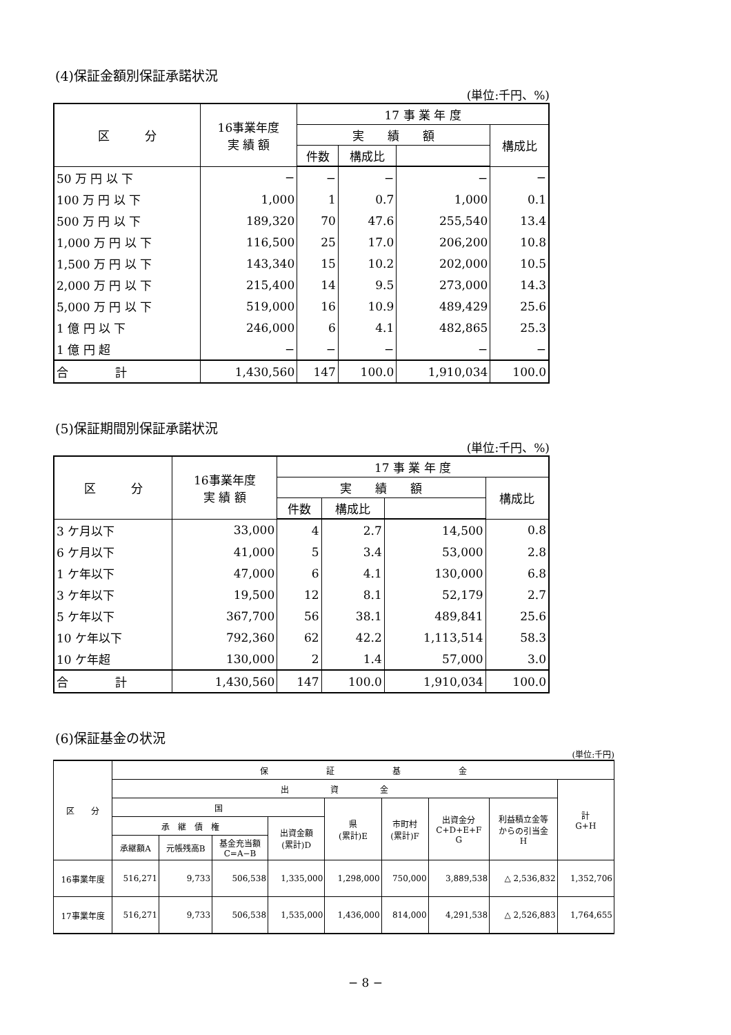(4)保証金額別保証承諾状況
(単位:千円、%)
| 区 分 | 16事業年度 実 績 額 | 17 事 業 年 度 | | | |
| --- | --- | --- | --- | --- | --- |
| | | 実 績 額 | | | 構成比 |
| | | 件数 | 構成比 | | |
| 50 万 円 以 下 | − | − | − | − | − |
| 100 万 円 以 下 | 1,000 | 1 | 0.7 | 1,000 | 0.1 |
| 500 万 円 以 下 | 189,320 | 70 | 47.6 | 255,540 | 13.4 |
| 1,000 万 円 以 下 | 116,500 | 25 | 17.0 | 206,200 | 10.8 |
| 1,500 万 円 以 下 | 143,340 | 15 | 10.2 | 202,000 | 10.5 |
| 2,000 万 円 以 下 | 215,400 | 14 | 9.5 | 273,000 | 14.3 |
| 5,000 万 円 以 下 | 519,000 | 16 | 10.9 | 489,429 | 25.6 |
| 1 億 円 以 下 | 246,000 | 6 | 4.1 | 482,865 | 25.3 |
| 1 億 円 超 | − | − | − | − | − |
| 合 計 | 1,430,560 | 147 | 100.0 | 1,910,034 | 100.0 |
(5)保証期間別保証承諾状況
(単位:千円、%)
| 区 分 | 16事業年度 実 績 額 | 17 事 業 年 度 | | | |
| --- | --- | --- | --- | --- | --- |
| | | 実 績 額 | | | 構成比 |
| | | 件数 | 構成比 | | |
| 3 ケ月以下 | 33,000 | 4 | 2.7 | 14,500 | 0.8 |
| 6 ケ月以下 | 41,000 | 5 | 3.4 | 53,000 | 2.8 |
| 1 ケ年以下 | 47,000 | 6 | 4.1 | 130,000 | 6.8 |
| 3 ケ年以下 | 19,500 | 12 | 8.1 | 52,179 | 2.7 |
| 5 ケ年以下 | 367,700 | 56 | 38.1 | 489,841 | 25.6 |
| 10 ケ年以下 | 792,360 | 62 | 42.2 | 1,113,514 | 58.3 |
| 10 ケ年超 | 130,000 | 2 | 1.4 | 57,000 | 3.0 |
| 合 計 | 1,430,560 | 147 | 100.0 | 1,910,034 | 100.0 |
(6)保証基金の状況
(単位:千円)
| 区 分 | 保 証 基 金 | | | | | | | | |
| --- | --- | --- | --- | --- | --- | --- | --- | --- | --- |
| | 出 資 金 | | | | | | | | 計 G+H |
| | 国 | | | | 県 (累計)E | 市町村 (累計)F | 出資金分 C+D+E+F G | 利益積立金等 からの引当金 H | |
| | 承 継 債 権 | | | 出資金額 (累計)D | | | | | |
| | 承継額A | 元帳残高B | 基金充当額 C=A−B | | | | | | |
| 16事業年度 | 516,271 | 9,733 | 506,538 | 1,335,000 | 1,298,000 | 750,000 | 3,889,538 | △ 2,536,832 | 1,352,706 |
| 17事業年度 | 516,271 | 9,733 | 506,538 | 1,535,000 | 1,436,000 | 814,000 | 4,291,538 | △ 2,526,883 | 1,764,655 |
− 8 −